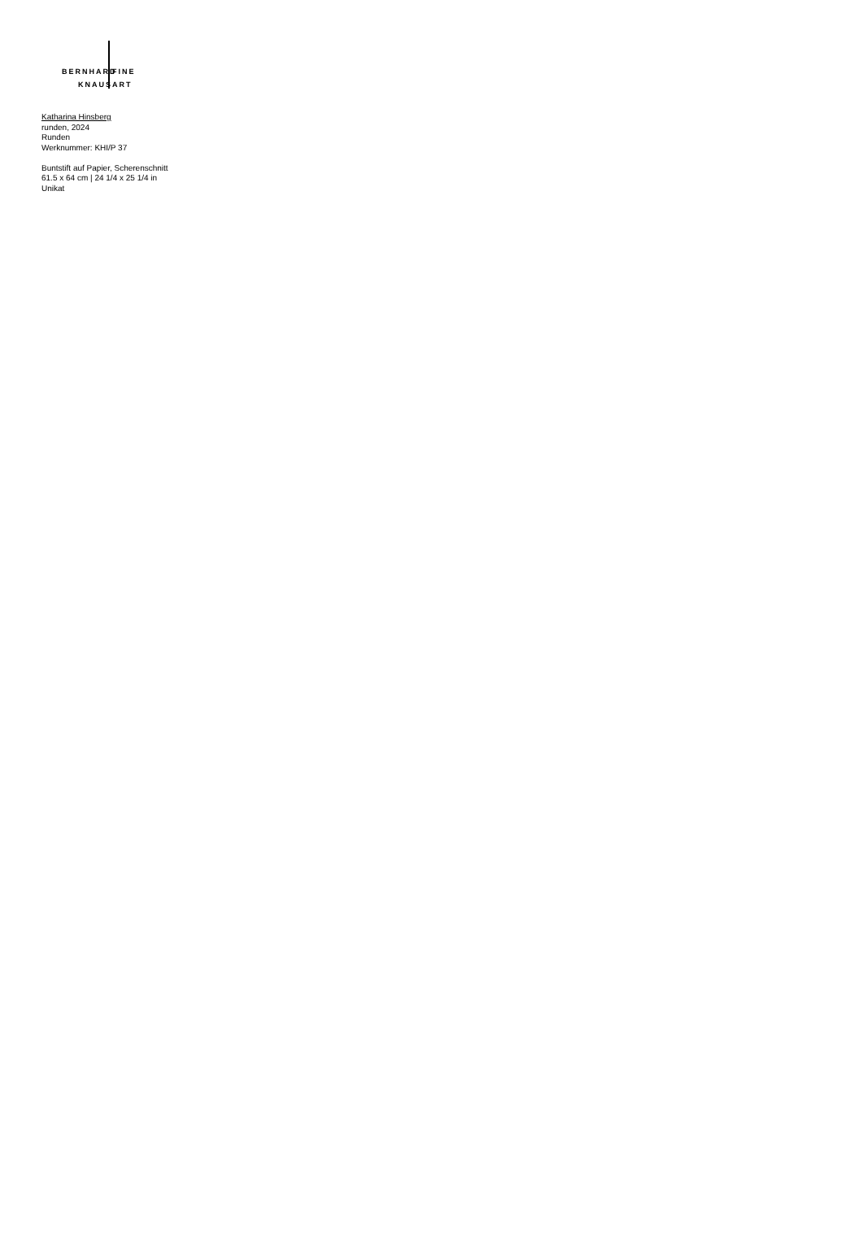BERNHARD FINE
KNAUS ART
Katharina Hinsberg
runden, 2024
Runden
Werknummer: KHI/P 37
Buntstift auf Papier, Scherenschnitt
61.5 x 64 cm | 24 1/4 x 25 1/4 in
Unikat